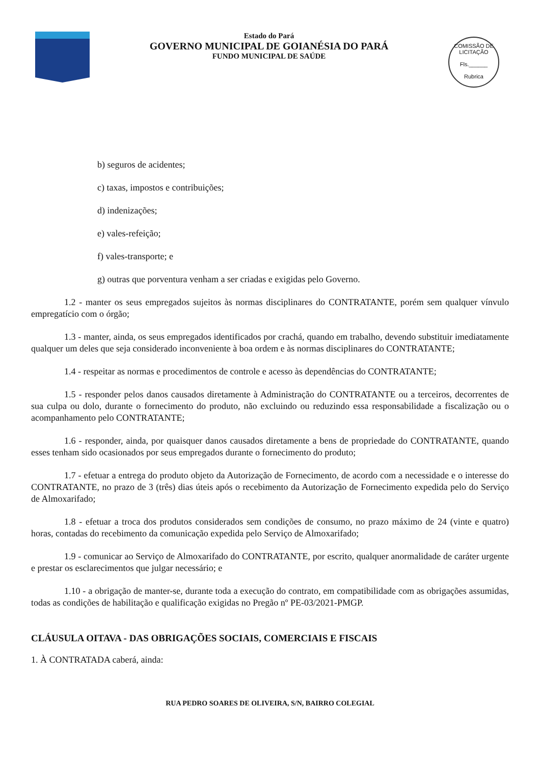Estado do Pará
GOVERNO MUNICIPAL DE GOIANÉSIA DO PARÁ
FUNDO MUNICIPAL DE SAÚDE
COMISSÃO DE LICITAÇÃO
Fls.______
Rubrica
b) seguros de acidentes;
c) taxas, impostos e contribuições;
d) indenizações;
e) vales-refeição;
f) vales-transporte; e
g) outras que porventura venham a ser criadas e exigidas pelo Governo.
1.2 - manter os seus empregados sujeitos às normas disciplinares do CONTRATANTE, porém sem qualquer vínvulo empregatício com o órgão;
1.3 - manter, ainda, os seus empregados identificados por crachá, quando em trabalho, devendo substituir imediatamente qualquer um deles que seja considerado inconveniente à boa ordem e às normas disciplinares do CONTRATANTE;
1.4 - respeitar as normas e procedimentos de controle e acesso às dependências do CONTRATANTE;
1.5 - responder pelos danos causados diretamente à Administração do CONTRATANTE ou a terceiros, decorrentes de sua culpa ou dolo, durante o fornecimento do produto, não excluindo ou reduzindo essa responsabilidade a fiscalização ou o acompanhamento pelo CONTRATANTE;
1.6 - responder, ainda, por quaisquer danos causados diretamente a bens de propriedade do CONTRATANTE, quando esses tenham sido ocasionados por seus empregados durante o fornecimento do produto;
1.7 - efetuar a entrega do produto objeto da Autorização de Fornecimento, de acordo com a necessidade e o interesse do CONTRATANTE, no prazo de 3 (três) dias úteis após o recebimento da Autorização de Fornecimento expedida pelo do Serviço de Almoxarifado;
1.8 - efetuar a troca dos produtos considerados sem condições de consumo, no prazo máximo de 24 (vinte e quatro) horas, contadas do recebimento da comunicação expedida pelo Serviço de Almoxarifado;
1.9 - comunicar ao Serviço de Almoxarifado do CONTRATANTE, por escrito, qualquer anormalidade de caráter urgente e prestar os esclarecimentos que julgar necessário; e
1.10 - a obrigação de manter-se, durante toda a execução do contrato, em compatibilidade com as obrigações assumidas, todas as condições de habilitação e qualificação exigidas no Pregão nº PE-03/2021-PMGP.
CLÁUSULA OITAVA - DAS OBRIGAÇÕES SOCIAIS, COMERCIAIS E FISCAIS
1. À CONTRATADA caberá, ainda:
RUA PEDRO SOARES DE OLIVEIRA, S/N, BAIRRO COLEGIAL